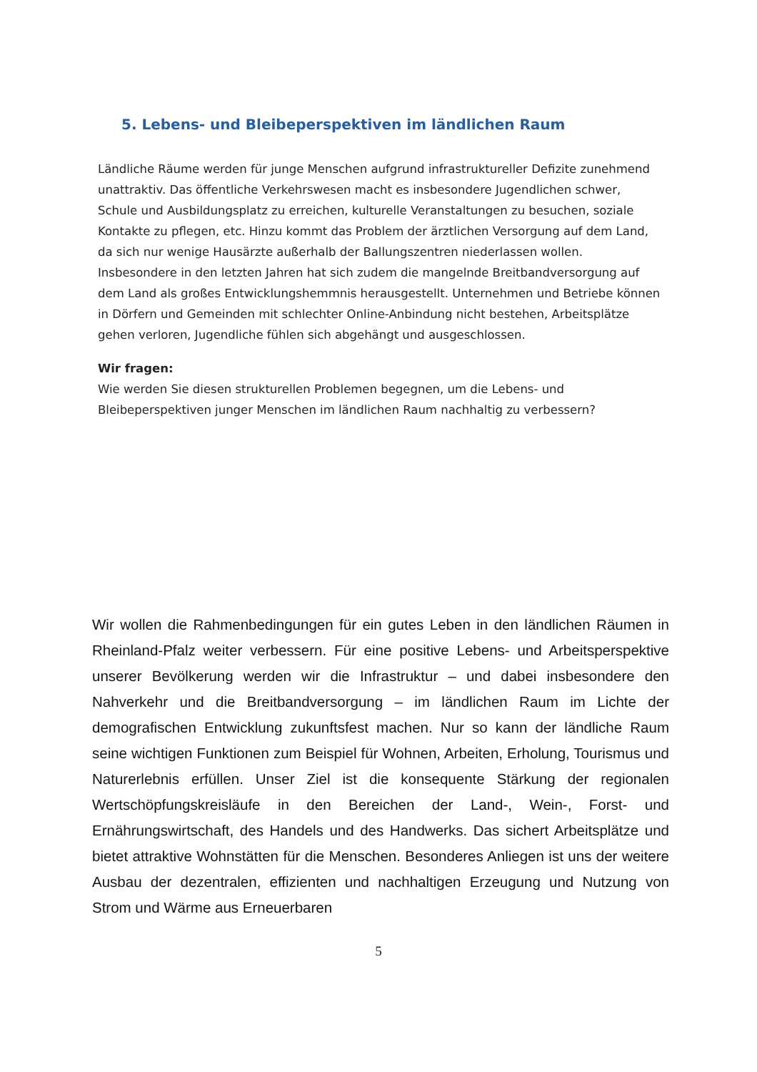5. Lebens- und Bleibeperspektiven im ländlichen Raum
Ländliche Räume werden für junge Menschen aufgrund infrastruktureller Defizite zunehmend unattraktiv. Das öffentliche Verkehrswesen macht es insbesondere Jugendlichen schwer, Schule und Ausbildungsplatz zu erreichen, kulturelle Veranstaltungen zu besuchen, soziale Kontakte zu pflegen, etc. Hinzu kommt das Problem der ärztlichen Versorgung auf dem Land, da sich nur wenige Hausärzte außerhalb der Ballungszentren niederlassen wollen. Insbesondere in den letzten Jahren hat sich zudem die mangelnde Breitbandversorgung auf dem Land als großes Entwicklungshemmnis herausgestellt. Unternehmen und Betriebe können in Dörfern und Gemeinden mit schlechter Online-Anbindung nicht bestehen, Arbeitsplätze gehen verloren, Jugendliche fühlen sich abgehängt und ausgeschlossen.
Wir fragen:
Wie werden Sie diesen strukturellen Problemen begegnen, um die Lebens- und Bleibeperspektiven junger Menschen im ländlichen Raum nachhaltig zu verbessern?
Wir wollen die Rahmenbedingungen für ein gutes Leben in den ländlichen Räumen in Rheinland-Pfalz weiter verbessern. Für eine positive Lebens- und Arbeitsperspektive unserer Bevölkerung werden wir die Infrastruktur – und dabei insbesondere den Nahverkehr und die Breitbandversorgung – im ländlichen Raum im Lichte der demografischen Entwicklung zukunftsfest machen. Nur so kann der ländliche Raum seine wichtigen Funktionen zum Beispiel für Wohnen, Arbeiten, Erholung, Tourismus und Naturerlebnis erfüllen. Unser Ziel ist die konsequente Stärkung der regionalen Wertschöpfungskreisläufe in den Bereichen der Land-, Wein-, Forst- und Ernährungswirtschaft, des Handels und des Handwerks. Das sichert Arbeitsplätze und bietet attraktive Wohnstätten für die Menschen. Besonderes Anliegen ist uns der weitere Ausbau der dezentralen, effizienten und nachhaltigen Erzeugung und Nutzung von Strom und Wärme aus Erneuerbaren
5